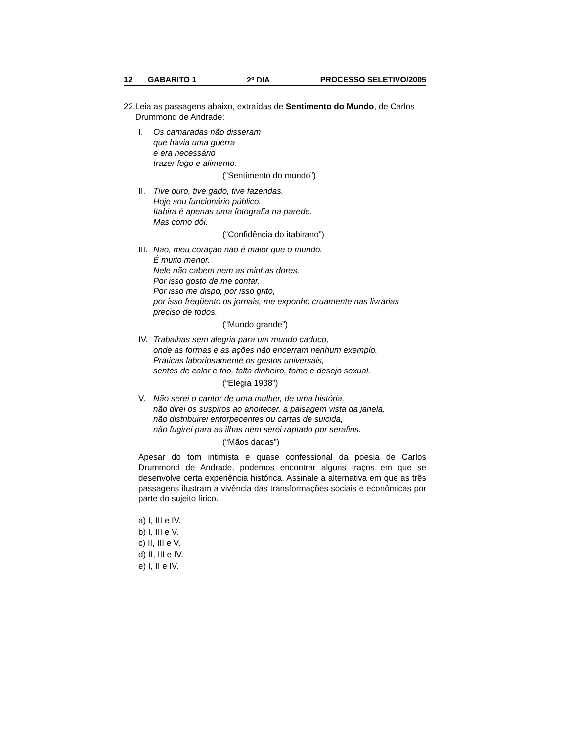12 GABARITO 1 2<sup>o</sup> DIA PROCESSO SELETIVO/2005
22. Leia as passagens abaixo, extraídas de Sentimento do Mundo, de Carlos Drummond de Andrade:
I. Os camaradas não disseram
que havia uma guerra
e era necessário
trazer fogo e alimento.
(“Sentimento do mundo”)
II.
Tive ouro, tive gado, tive fazendas.
Hoje sou funcionário público.
Itabira é apenas uma fotografia na parede.
Mas como dói.
(“Confidência do itabirano”)
III.
Não, meu coração não é maior que o mundo.
É muito menor.
Nele não cabem nem as minhas dores.
Por isso gosto de me contar.
Por isso me dispo, por isso grito,
por isso freqüento os jornais, me exponho cruamente nas livrarias
preciso de todos.
(“Mundo grande”)
IV.
Trabalhas sem alegria para um mundo caduco,
onde as formas e as ações não encerram nenhum exemplo.
Praticas laboriosamente os gestos universais,
sentes de calor e frio, falta dinheiro, fome e desejo sexual.
(“Elegia 1938”)
V. Não serei o cantor de uma mulher, de uma história,
não direi os suspiros ao anoitecer, a paisagem vista da janela,
não distribuirei entorpecentes ou cartas de suicida,
não fugirei para as ilhas nem serei raptado por serafins.
(“Mãos dadas”)
Apesar do tom intimista e quase confessional da poesia de Carlos Drummond de Andrade, podemos encontrar alguns traços em que se desenvolve certa experiência histórica. Assinale a alternativa em que as três passagens ilustram a vivência das transformações sociais e econômicas por parte do sujeito lírico.
a) I, III e IV.
b) I, III e V.
c) II, III e V.
d) II, III e IV.
e) I, II e IV.